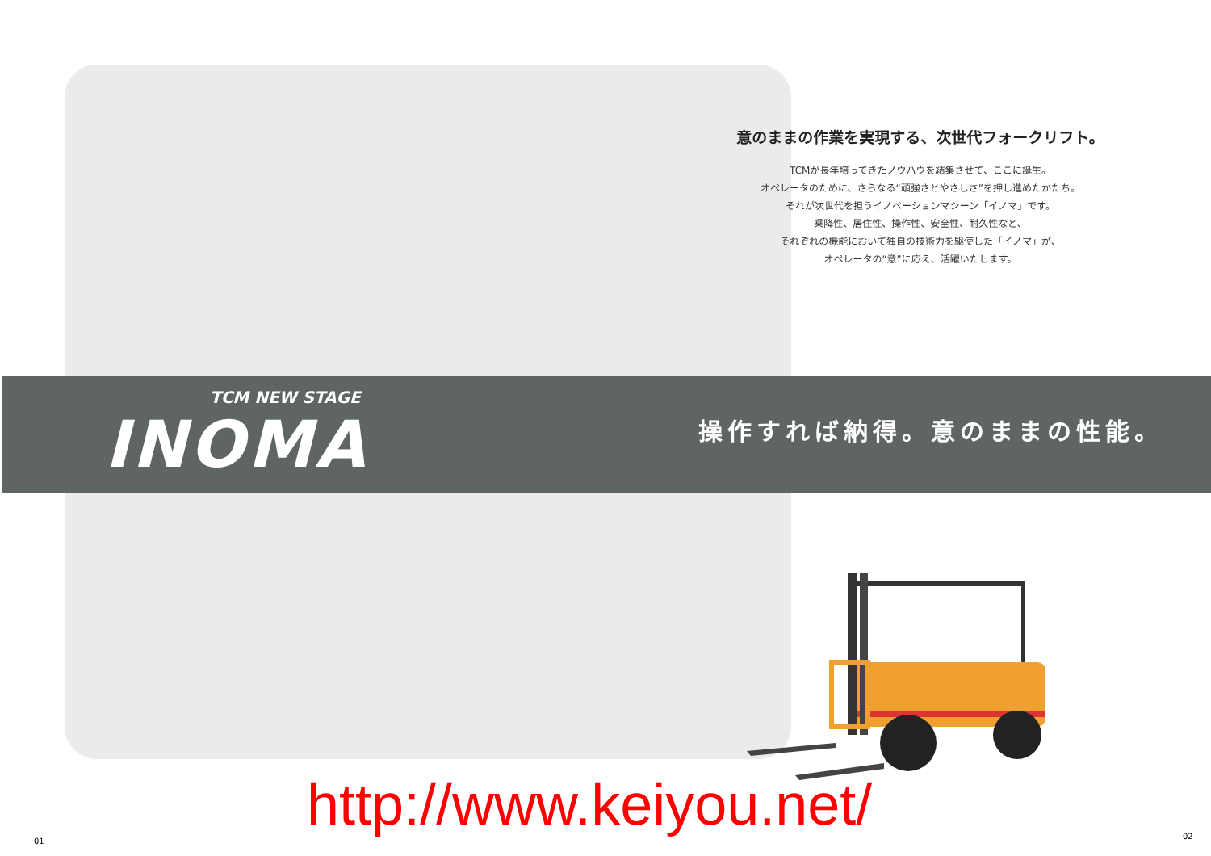意のままの作業を実現する、次世代フォークリフト。
TCMが長年培ってきたノウハウを結集させて、ここに誕生。
オペレータのために、さらなる“頑強さとやさしさ”を押し進めたかたち。
それが次世代を担うイノベーションマシーン「イノマ」です。
乗降性、居住性、操作性、安全性、耐久性など、
それぞれの機能において独自の技術力を駆使した「イノマ」が、
オペレータの“意”に応え、活躍いたします。
TCM NEW STAGE
INOMA
操作すれば納得。意のままの性能。
http://www.keiyou.net/
01
02